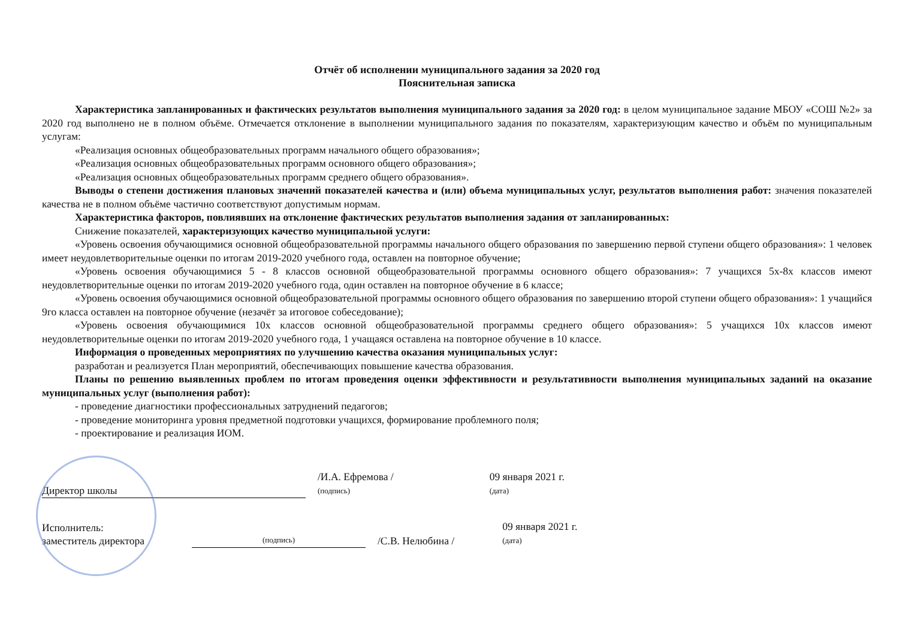Отчёт об исполнении муниципального задания за 2020 год
Пояснительная записка
Характеристика запланированных и фактических результатов выполнения муниципального задания за 2020 год: в целом муниципальное задание МБОУ «СОШ №2» за 2020 год выполнено не в полном объёме. Отмечается отклонение в выполнении муниципального задания по показателям, характеризующим качество и объём по муниципальным услугам:
«Реализация основных общеобразовательных программ начального общего образования»;
«Реализация основных общеобразовательных программ основного общего образования»;
«Реализация основных общеобразовательных программ среднего общего образования».
Выводы о степени достижения плановых значений показателей качества и (или) объема муниципальных услуг, результатов выполнения работ: значения показателей качества не в полном объёме частично соответствуют допустимым нормам.
Характеристика факторов, повлиявших на отклонение фактических результатов выполнения задания от запланированных:
Снижение показателей, характеризующих качество муниципальной услуги:
«Уровень освоения обучающимися основной общеобразовательной программы начального общего образования по завершению первой ступени общего образования»: 1 человек имеет неудовлетворительные оценки по итогам 2019-2020 учебного года, оставлен на повторное обучение;
«Уровень освоения обучающимися 5 - 8 классов основной общеобразовательной программы основного общего образования»: 7 учащихся 5х-8х классов имеют неудовлетворительные оценки по итогам 2019-2020 учебного года, один оставлен на повторное обучение в 6 классе;
«Уровень освоения обучающимися основной общеобразовательной программы основного общего образования по завершению второй ступени общего образования»: 1 учащийся 9го класса оставлен на повторное обучение (незачёт за итоговое собеседование);
«Уровень освоения обучающимися 10х классов основной общеобразовательной программы среднего общего образования»: 5 учащихся 10х классов имеют неудовлетворительные оценки по итогам 2019-2020 учебного года, 1 учащаяся оставлена на повторное обучение в 10 классе.
Информация о проведенных мероприятиях по улучшению качества оказания муниципальных услуг:
разработан и реализуется План мероприятий, обеспечивающих повышение качества образования.
Планы по решению выявленных проблем по итогам проведения оценки эффективности и результативности выполнения муниципальных заданий на оказание муниципальных услуг (выполнения работ):
- проведение диагностики профессиональных затруднений педагогов;
- проведение мониторинга уровня предметной подготовки учащихся, формирование проблемного поля;
- проектирование и реализация ИОМ.
Директор школы
/И.А. Ефремова /
(подпись)
09 января 2021 г.
(дата)
Исполнитель:
заместитель директора
(подпись)
/С.В. Нелюбина /
09 января 2021 г.
(дата)